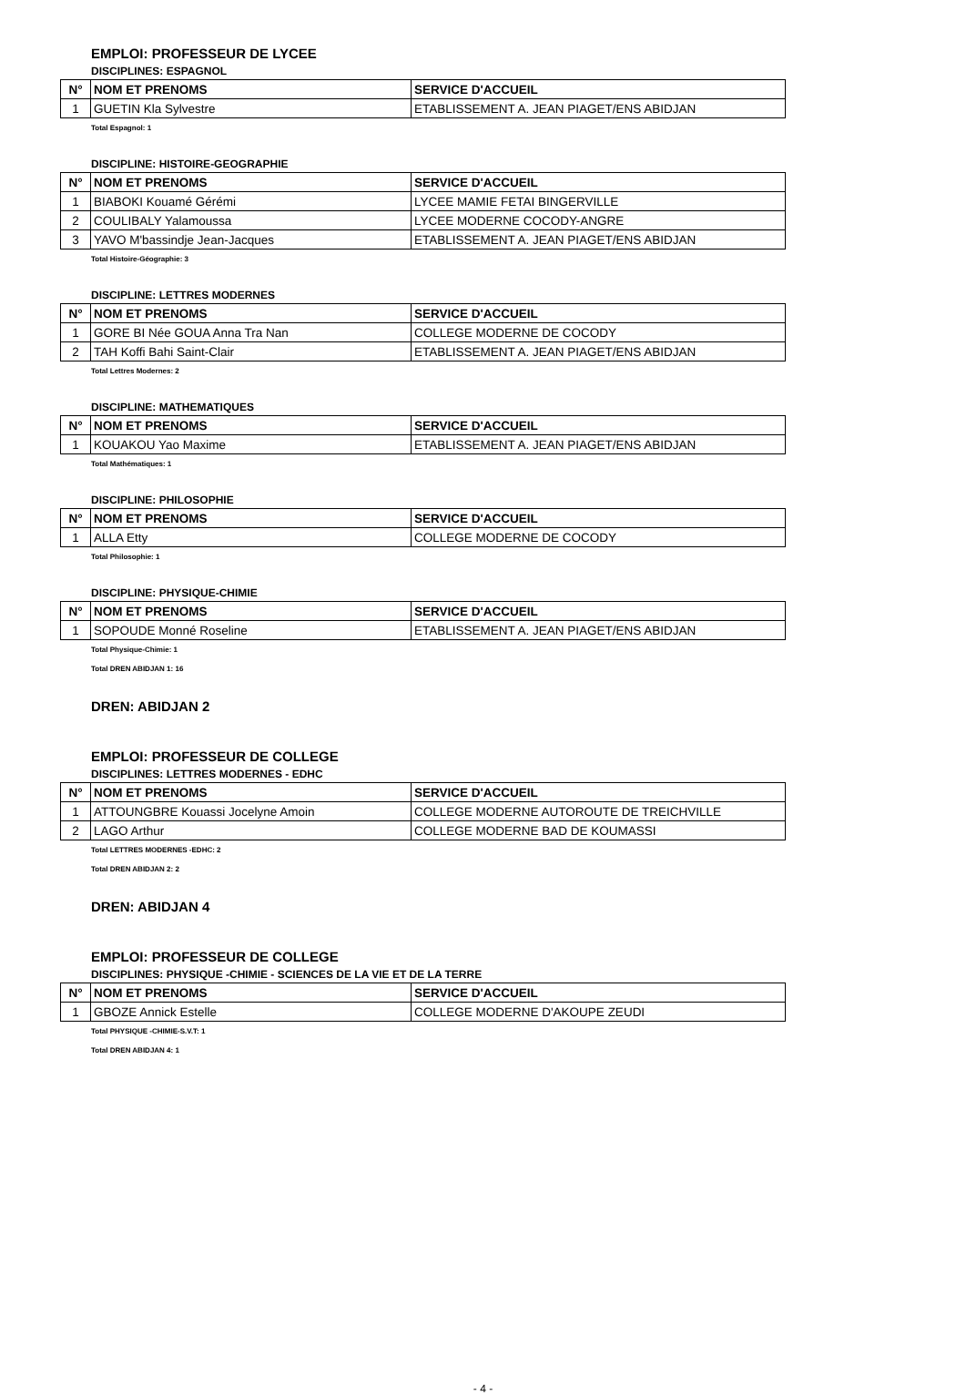EMPLOI: PROFESSEUR DE LYCEE
DISCIPLINES: ESPAGNOL
| N° | NOM ET PRENOMS | SERVICE D'ACCUEIL |
| --- | --- | --- |
| 1 | GUETIN Kla Sylvestre | ETABLISSEMENT A. JEAN PIAGET/ENS ABIDJAN |
Total Espagnol: 1
DISCIPLINE: HISTOIRE-GEOGRAPHIE
| N° | NOM ET PRENOMS | SERVICE D'ACCUEIL |
| --- | --- | --- |
| 1 | BIABOKI Kouamé Gérémi | LYCEE MAMIE FETAI BINGERVILLE |
| 2 | COULIBALY Yalamoussa | LYCEE MODERNE COCODY-ANGRE |
| 3 | YAVO M'bassindje Jean-Jacques | ETABLISSEMENT A. JEAN PIAGET/ENS ABIDJAN |
Total Histoire-Géographie: 3
DISCIPLINE: LETTRES MODERNES
| N° | NOM ET PRENOMS | SERVICE D'ACCUEIL |
| --- | --- | --- |
| 1 | GORE BI Née GOUA Anna Tra Nan | COLLEGE MODERNE DE COCODY |
| 2 | TAH Koffi Bahi Saint-Clair | ETABLISSEMENT A. JEAN PIAGET/ENS ABIDJAN |
Total Lettres Modernes: 2
DISCIPLINE: MATHEMATIQUES
| N° | NOM ET PRENOMS | SERVICE D'ACCUEIL |
| --- | --- | --- |
| 1 | KOUAKOU Yao Maxime | ETABLISSEMENT A. JEAN PIAGET/ENS ABIDJAN |
Total Mathématiques: 1
DISCIPLINE: PHILOSOPHIE
| N° | NOM ET PRENOMS | SERVICE D'ACCUEIL |
| --- | --- | --- |
| 1 | ALLA Etty | COLLEGE MODERNE DE COCODY |
Total Philosophie: 1
DISCIPLINE: PHYSIQUE-CHIMIE
| N° | NOM ET PRENOMS | SERVICE D'ACCUEIL |
| --- | --- | --- |
| 1 | SOPOUDE Monné Roseline | ETABLISSEMENT A. JEAN PIAGET/ENS ABIDJAN |
Total Physique-Chimie: 1
Total DREN ABIDJAN 1: 16
DREN: ABIDJAN 2
EMPLOI: PROFESSEUR DE COLLEGE
DISCIPLINES: LETTRES MODERNES - EDHC
| N° | NOM ET PRENOMS | SERVICE D'ACCUEIL |
| --- | --- | --- |
| 1 | ATTOUNGBRE Kouassi Jocelyne Amoin | COLLEGE MODERNE AUTOROUTE DE TREICHVILLE |
| 2 | LAGO Arthur | COLLEGE MODERNE BAD DE KOUMASSI |
Total LETTRES MODERNES -EDHC: 2
Total DREN ABIDJAN 2: 2
DREN: ABIDJAN 4
EMPLOI: PROFESSEUR DE COLLEGE
DISCIPLINES: PHYSIQUE -CHIMIE - SCIENCES DE LA VIE ET DE LA TERRE
| N° | NOM ET PRENOMS | SERVICE D'ACCUEIL |
| --- | --- | --- |
| 1 | GBOZE Annick Estelle | COLLEGE MODERNE D'AKOUPE ZEUDI |
Total PHYSIQUE -CHIMIE-S.V.T: 1
Total DREN ABIDJAN 4: 1
- 4 -